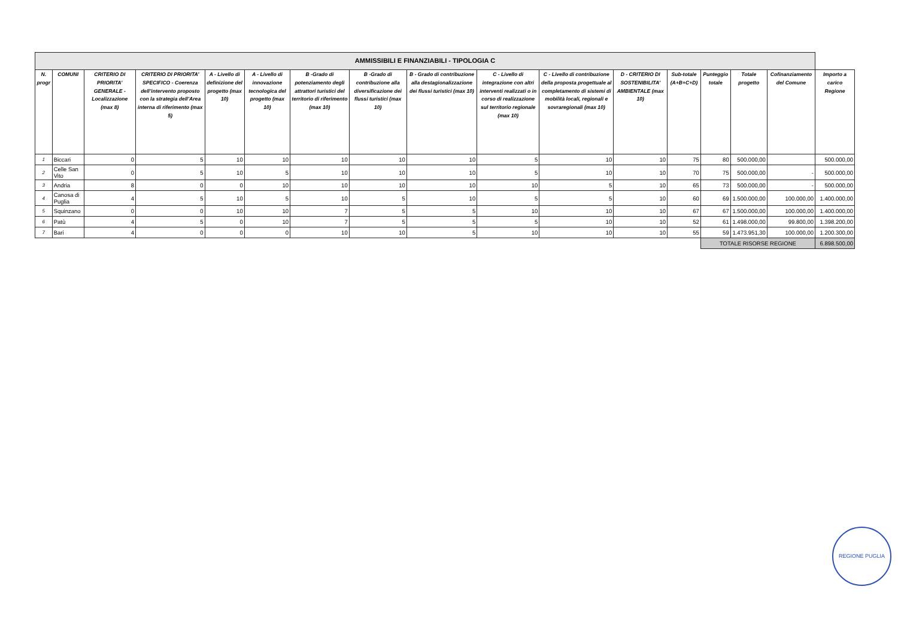| AMMISSIBILI E FINANZIABILI - TIPOLOGIA C | | | | | | | | | | | | | | | | |
| --- | --- | --- | --- | --- | --- | --- | --- | --- | --- | --- | --- | --- | --- | --- | --- | --- |
| N. progr | COMUNI | CRITERIO DI PRIORITA’ GENERALE - Localizzazione (max 8) | CRITERIO DI PRIORITA’ SPECIFICO - Coerenza dell’intervento proposto con la strategia dell’Area interna di riferimento (max 5) | A - Livello di definizione del progetto (max 10) | A - Livello di innovazione tecnologica del progetto (max 10) | B -Grado di potenziamento degli attrattori turistici del territorio di riferimento (max 10) | B -Grado di contribuzione alla diversificazione dei flussi turistici (max 10) | B - Grado di contribuzione alla destagionalizzazione dei flussi turistici (max 10) | C - Livello di integrazione con altri interventi realizzati o in corso di realizzazione sul territorio regionale (max 10) | C - Livello di contribuzione della proposta progettuale al completamento di sistemi di mobilità locali, regionali e sovraregionali (max 10) | D - CRITERIO DI SOSTENIBILITA’ AMBIENTALE (max 10) | Sub-totale (A+B+C+D) | Punteggio totale | Totale progetto | Cofinanziamento del Comune | Importo a carico Regione |
| 1 | Biccari | 0 | 5 | 10 | 10 | 10 | 10 | 10 | 5 | 10 | 10 | 75 | 80 | 500.000,00 | | 500.000,00 |
| 2 | Celle San Vito | 0 | 5 | 10 | 5 | 10 | 10 | 10 | 5 | 10 | 10 | 70 | 75 | 500.000,00 | - | 500.000,00 |
| 3 | Andria | 8 | 0 | 0 | 10 | 10 | 10 | 10 | 10 | 5 | 10 | 65 | 73 | 500.000,00 | - | 500.000,00 |
| 4 | Canosa di Puglia | 4 | 5 | 10 | 5 | 10 | 5 | 10 | 5 | 5 | 10 | 60 | 69 | 1.500.000,00 | 100.000,00 | 1.400.000,00 |
| 5 | Squinzano | 0 | 0 | 10 | 10 | 7 | 5 | 5 | 10 | 10 | 10 | 67 | 67 | 1.500.000,00 | 100.000,00 | 1.400.000,00 |
| 6 | Patù | 4 | 5 | 0 | 10 | 7 | 5 | 5 | 5 | 10 | 10 | 52 | 61 | 1.498.000,00 | 99.800,00 | 1.398.200,00 |
| 7 | Bari | 4 | 0 | 0 | 0 | 10 | 10 | 5 | 10 | 10 | 10 | 55 | 59 | 1.473.951,30 | 100.000,00 | 1.200.300,00 |
| | | | | | | | | | | | | | TOTALE RISORSE REGIONE | | | 6.898.500,00 |
REGIONE PUGLIA